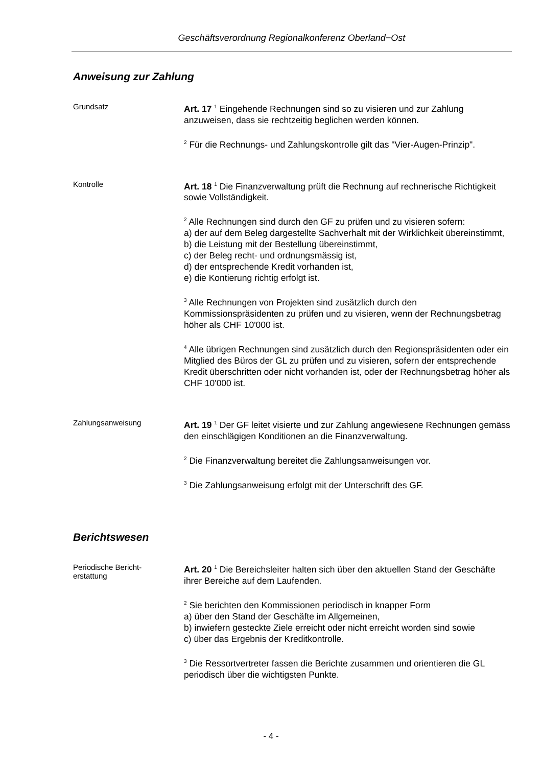Geschäftsverordnung Regionalkonferenz Oberland−Ost
Anweisung zur Zahlung
Grundsatz
Art. 17 <sup>1</sup> Eingehende Rechnungen sind so zu visieren und zur Zahlung anzuweisen, dass sie rechtzeitig beglichen werden können.
<sup>2</sup> Für die Rechnungs- und Zahlungskontrolle gilt das "Vier-Augen-Prinzip".
Kontrolle
Art. 18 <sup>1</sup> Die Finanzverwaltung prüft die Rechnung auf rechnerische Richtigkeit sowie Vollständigkeit.
<sup>2</sup> Alle Rechnungen sind durch den GF zu prüfen und zu visieren sofern:
a) der auf dem Beleg dargestellte Sachverhalt mit der Wirklichkeit übereinstimmt,
b) die Leistung mit der Bestellung übereinstimmt,
c) der Beleg recht- und ordnungsmässig ist,
d) der entsprechende Kredit vorhanden ist,
e) die Kontierung richtig erfolgt ist.
<sup>3</sup> Alle Rechnungen von Projekten sind zusätzlich durch den Kommissionspräsidenten zu prüfen und zu visieren, wenn der Rechnungsbetrag höher als CHF 10'000 ist.
<sup>4</sup> Alle übrigen Rechnungen sind zusätzlich durch den Regionspräsidenten oder ein Mitglied des Büros der GL zu prüfen und zu visieren, sofern der entsprechende Kredit überschritten oder nicht vorhanden ist, oder der Rechnungsbetrag höher als CHF 10'000 ist.
Zahlungsanweisung
Art. 19 <sup>1</sup> Der GF leitet visierte und zur Zahlung angewiesene Rechnungen gemäss den einschlägigen Konditionen an die Finanzverwaltung.
<sup>2</sup> Die Finanzverwaltung bereitet die Zahlungsanweisungen vor.
<sup>3</sup> Die Zahlungsanweisung erfolgt mit der Unterschrift des GF.
Berichtswesen
Periodische Bericht-
erstattung
Art. 20 <sup>1</sup> Die Bereichsleiter halten sich über den aktuellen Stand der Geschäfte ihrer Bereiche auf dem Laufenden.
<sup>2</sup> Sie berichten den Kommissionen periodisch in knapper Form
a) über den Stand der Geschäfte im Allgemeinen,
b) inwiefern gesteckte Ziele erreicht oder nicht erreicht worden sind sowie
c) über das Ergebnis der Kreditkontrolle.
<sup>3</sup> Die Ressortvertreter fassen die Berichte zusammen und orientieren die GL periodisch über die wichtigsten Punkte.
- 4 -